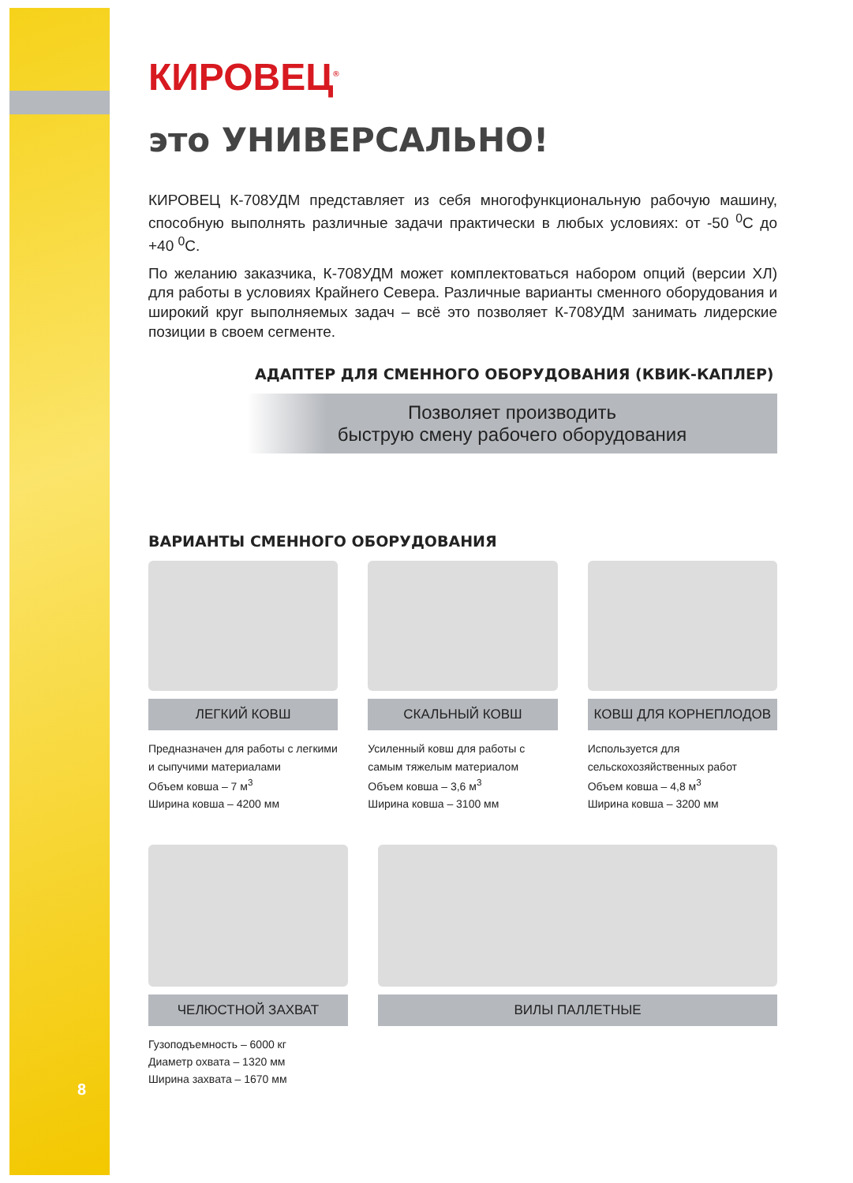КИРОВЕЦ<sup>®</sup>
это УНИВЕРСАЛЬНО!
КИРОВЕЦ К-708УДМ представляет из себя многофункциональную рабочую машину, способную выполнять различные задачи практически в любых условиях: от -50 <sup>0</sup>С до +40 <sup>0</sup>С.
По желанию заказчика, К-708УДМ может комплектоваться набором опций (версии ХЛ) для работы в условиях Крайнего Севера. Различные варианты сменного оборудования и широкий круг выполняемых задач – всё это позволяет К-708УДМ занимать лидерские позиции в своем сегменте.
АДАПТЕР ДЛЯ СМЕННОГО ОБОРУДОВАНИЯ (КВИК-КАПЛЕР)
Позволяет производить
быструю смену рабочего оборудования
ВАРИАНТЫ СМЕННОГО ОБОРУДОВАНИЯ
ЛЕГКИЙ КОВШ
Предназначен для работы с легкими и сыпучими материалами
Объем ковша – 7 м<sup>3</sup>
Ширина ковша – 4200 мм
СКАЛЬНЫЙ КОВШ
Усиленный ковш для работы с самым тяжелым материалом
Объем ковша – 3,6 м<sup>3</sup>
Ширина ковша – 3100 мм
КОВШ ДЛЯ КОРНЕПЛОДОВ
Используется для сельскохозяйственных работ
Объем ковша – 4,8 м<sup>3</sup>
Ширина ковша – 3200 мм
ЧЕЛЮСТНОЙ ЗАХВАТ
Гузоподъемность – 6000 кг
Диаметр охвата – 1320 мм
Ширина захвата – 1670 мм
ВИЛЫ ПАЛЛЕТНЫЕ
8